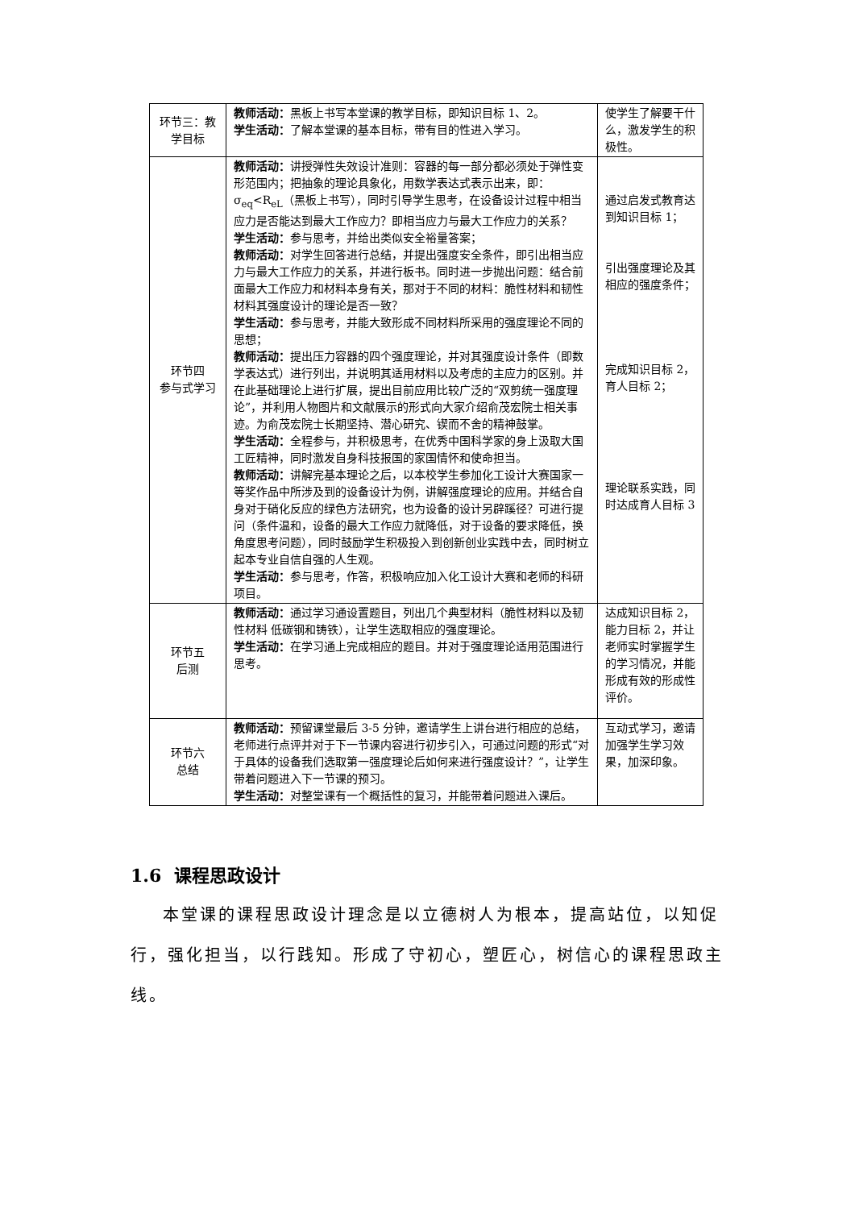| 环节三：教学目标 | 教师活动： 黑板上书写本堂课的教学目标，即知识目标 1、2。 学生活动： 了解本堂课的基本目标，带有目的性进入学习。 | 使学生了解要干什么，激发学生的积极性。 |
| 环节四 参与式学习 | 教师活动： 讲授弹性失效设计准则：容器的每一部分都必须处于弹性变形范围内；把抽象的理论具象化，用数学表达式表示出来，即：σ<sub>eq</sub><R<sub>eL</sub>（黑板上书写），同时引导学生思考，在设备设计过程中相当应力是否能达到最大工作应力？即相当应力与最大工作应力的关系？ 学生活动： 参与思考，并给出类似安全裕量答案； 教师活动： 对学生回答进行总结，并提出强度安全条件，即引出相当应力与最大工作应力的关系，并进行板书。同时进一步抛出问题：结合前面最大工作应力和材料本身有关，那对于不同的材料：脆性材料和韧性材料其强度设计的理论是否一致？ 学生活动： 参与思考，并能大致形成不同材料所采用的强度理论不同的思想； 教师活动： 提出压力容器的四个强度理论，并对其强度设计条件（即数学表达式）进行列出，并说明其适用材料以及考虑的主应力的区别。并在此基础理论上进行扩展，提出目前应用比较广泛的“双剪统一强度理论”，并利用人物图片和文献展示的形式向大家介绍俞茂宏院士相关事迹。为俞茂宏院士长期坚持、潜心研究、锲而不舍的精神鼓掌。 学生活动： 全程参与，并积极思考，在优秀中国科学家的身上汲取大国工匠精神，同时激发自身科技报国的家国情怀和使命担当。 教师活动： 讲解完基本理论之后，以本校学生参加化工设计大赛国家一等奖作品中所涉及到的设备设计为例，讲解强度理论的应用。并结合自身对于硝化反应的绿色方法研究，也为设备的设计另辟蹊径？可进行提问（条件温和，设备的最大工作应力就降低，对于设备的要求降低，换角度思考问题），同时鼓励学生积极投入到创新创业实践中去，同时树立起本专业自信自强的人生观。 学生活动： 参与思考，作答，积极响应加入化工设计大赛和老师的科研项目。 | 通过启发式教育达到知识目标 1； 引出强度理论及其相应的强度条件； 完成知识目标 2，育人目标 2； 理论联系实践，同时达成育人目标 3 |
| 环节五 后测 | 教师活动： 通过学习通设置题目，列出几个典型材料（脆性材料以及韧性材料 低碳钢和铸铁），让学生选取相应的强度理论。 学生活动： 在学习通上完成相应的题目。并对于强度理论适用范围进行思考。 | 达成知识目标 2，能力目标 2，并让老师实时掌握学生的学习情况，并能形成有效的形成性评价。 |
| 环节六 总结 | 教师活动： 预留课堂最后 3-5 分钟，邀请学生上讲台进行相应的总结，老师进行点评并对于下一节课内容进行初步引入，可通过问题的形式“对于具体的设备我们选取第一强度理论后如何来进行强度设计？”，让学生带着问题进入下一节课的预习。 学生活动： 对整堂课有一个概括性的复习，并能带着问题进入课后。 | 互动式学习，邀请加强学生学习效果，加深印象。 |
1.6 课程思政设计
本堂课的课程思政设计理念是以立德树人为根本，提高站位，以知促行，强化担当，以行践知。形成了守初心，塑匠心，树信心的课程思政主线。